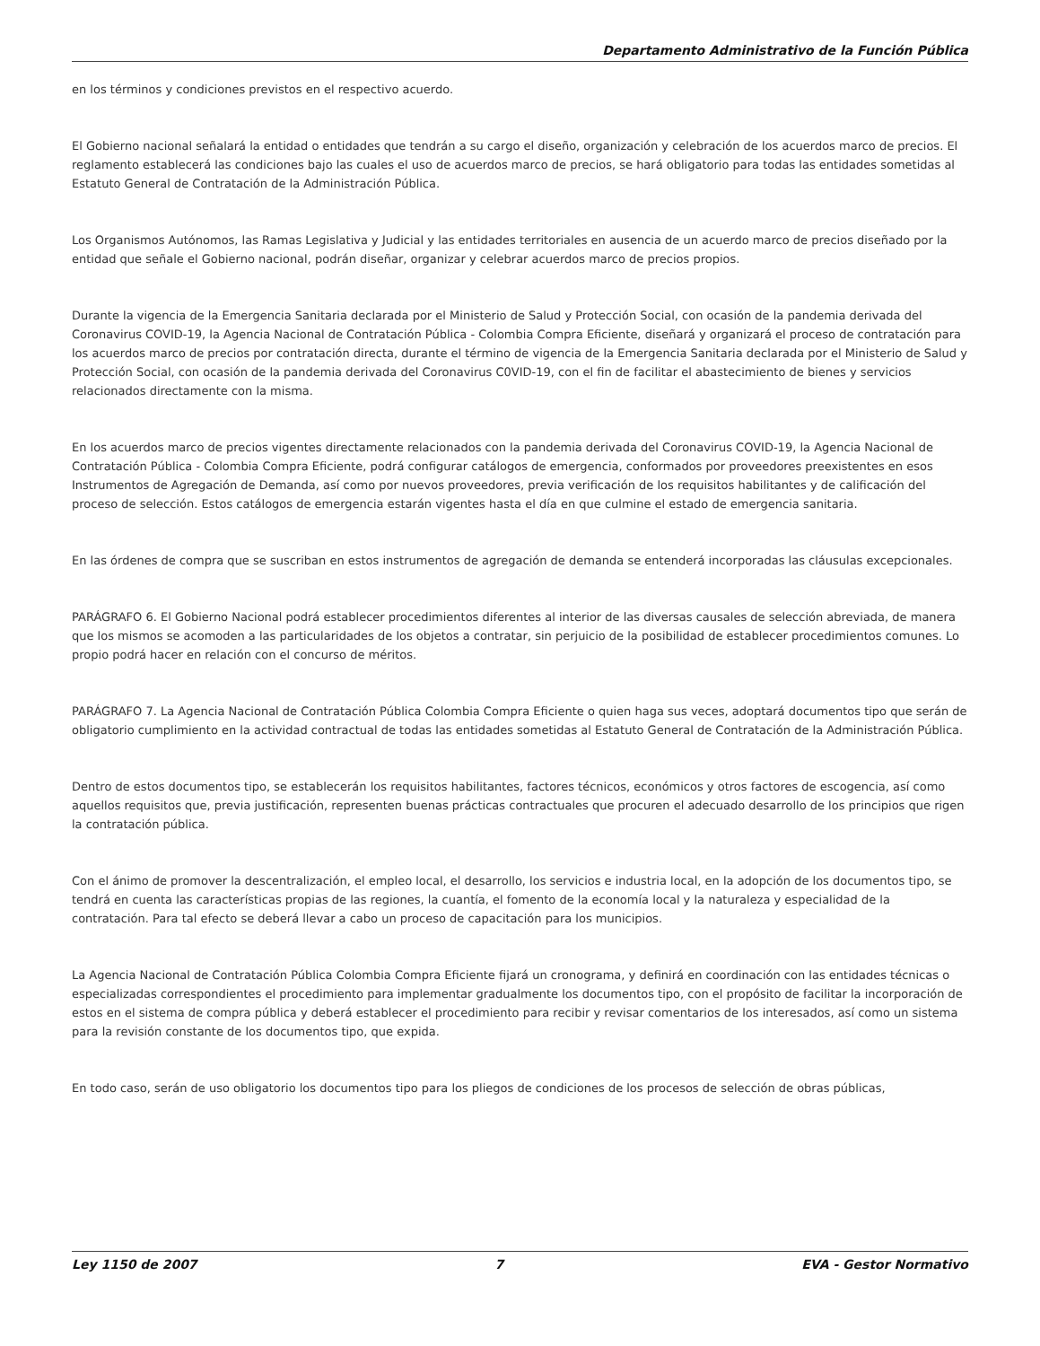Departamento Administrativo de la Función Pública
en los términos y condiciones previstos en el respectivo acuerdo.
El Gobierno nacional señalará la entidad o entidades que tendrán a su cargo el diseño, organización y celebración de los acuerdos marco de precios. El reglamento establecerá las condiciones bajo las cuales el uso de acuerdos marco de precios, se hará obligatorio para todas las entidades sometidas al Estatuto General de Contratación de la Administración Pública.
Los Organismos Autónomos, las Ramas Legislativa y Judicial y las entidades territoriales en ausencia de un acuerdo marco de precios diseñado por la entidad que señale el Gobierno nacional, podrán diseñar, organizar y celebrar acuerdos marco de precios propios.
Durante la vigencia de la Emergencia Sanitaria declarada por el Ministerio de Salud y Protección Social, con ocasión de la pandemia derivada del Coronavirus COVID-19, la Agencia Nacional de Contratación Pública - Colombia Compra Eficiente, diseñará y organizará el proceso de contratación para los acuerdos marco de precios por contratación directa, durante el término de vigencia de la Emergencia Sanitaria declarada por el Ministerio de Salud y Protección Social, con ocasión de la pandemia derivada del Coronavirus C0VID-19, con el fin de facilitar el abastecimiento de bienes y servicios relacionados directamente con la misma.
En los acuerdos marco de precios vigentes directamente relacionados con la pandemia derivada del Coronavirus COVID-19, la Agencia Nacional de Contratación Pública - Colombia Compra Eficiente, podrá configurar catálogos de emergencia, conformados por proveedores preexistentes en esos Instrumentos de Agregación de Demanda, así como por nuevos proveedores, previa verificación de los requisitos habilitantes y de calificación del proceso de selección. Estos catálogos de emergencia estarán vigentes hasta el día en que culmine el estado de emergencia sanitaria.
En las órdenes de compra que se suscriban en estos instrumentos de agregación de demanda se entenderá incorporadas las cláusulas excepcionales.
PARÁGRAFO 6. El Gobierno Nacional podrá establecer procedimientos diferentes al interior de las diversas causales de selección abreviada, de manera que los mismos se acomoden a las particularidades de los objetos a contratar, sin perjuicio de la posibilidad de establecer procedimientos comunes. Lo propio podrá hacer en relación con el concurso de méritos.
PARÁGRAFO 7. La Agencia Nacional de Contratación Pública Colombia Compra Eficiente o quien haga sus veces, adoptará documentos tipo que serán de obligatorio cumplimiento en la actividad contractual de todas las entidades sometidas al Estatuto General de Contratación de la Administración Pública.
Dentro de estos documentos tipo, se establecerán los requisitos habilitantes, factores técnicos, económicos y otros factores de escogencia, así como aquellos requisitos que, previa justificación, representen buenas prácticas contractuales que procuren el adecuado desarrollo de los principios que rigen la contratación pública.
Con el ánimo de promover la descentralización, el empleo local, el desarrollo, los servicios e industria local, en la adopción de los documentos tipo, se tendrá en cuenta las características propias de las regiones, la cuantía, el fomento de la economía local y la naturaleza y especialidad de la contratación. Para tal efecto se deberá llevar a cabo un proceso de capacitación para los municipios.
La Agencia Nacional de Contratación Pública Colombia Compra Eficiente fijará un cronograma, y definirá en coordinación con las entidades técnicas o especializadas correspondientes el procedimiento para implementar gradualmente los documentos tipo, con el propósito de facilitar la incorporación de estos en el sistema de compra pública y deberá establecer el procedimiento para recibir y revisar comentarios de los interesados, así como un sistema para la revisión constante de los documentos tipo, que expida.
En todo caso, serán de uso obligatorio los documentos tipo para los pliegos de condiciones de los procesos de selección de obras públicas,
Ley 1150 de 2007 7 EVA - Gestor Normativo